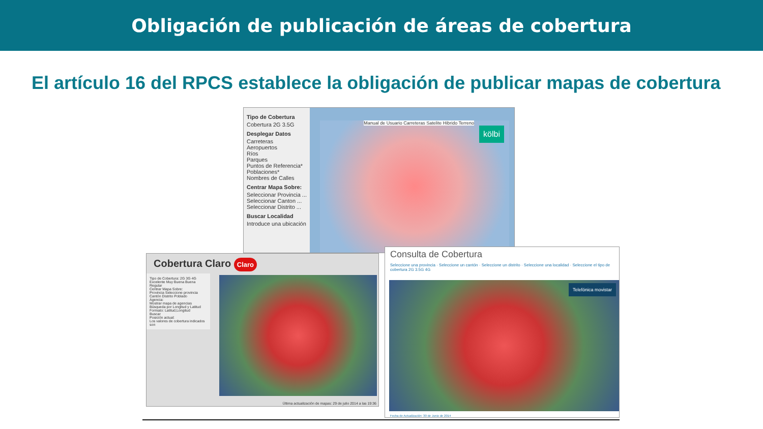Obligación de publicación de áreas de cobertura
El artículo 16 del RPCS establece la obligación de publicar mapas de cobertura
Tipo de Cobertura
Cobertura 2G 3.5G
Desplegar Datos
Carreteras
Aeropuertos
Ríos
Parques
Puntos de Referencia*
Poblaciones*
Nombres de Calles
Centrar Mapa Sobre:
Seleccionar Provincia ...
Seleccionar Canton ...
Seleccionar Distrito ...
Buscar Localidad
Introduce una ubicación
kölbi Manual de Usuario Carreteras Satelite Hibrido Terreno
Cobertura Claro Claro
Tipo de Cobertura: 2G 3G 4G
Excelente Muy Buena Buena Regular
Centrar Mapa Sobre:
Provincia Seleccione provincia
Cantón Distrito Poblado
Agencia:
Mostrar mapa de agencias
Búsqueda por Longitud y Latitud
Formato: Latitud,Longitud
Buscar
Posición actual:
Los valores de cobertura indicados son
Última actualización de mapas: 29 de julio 2014 a las 19:36
Consulta de Cobertura
Seleccione una provincia · Seleccione un cantón · Seleccione un distrito · Seleccione una localidad · Seleccione el tipo de cobertura 2G 3.5G 4G
Telefónica movistar
Fecha de Actualización: 30 de Junio de 2014